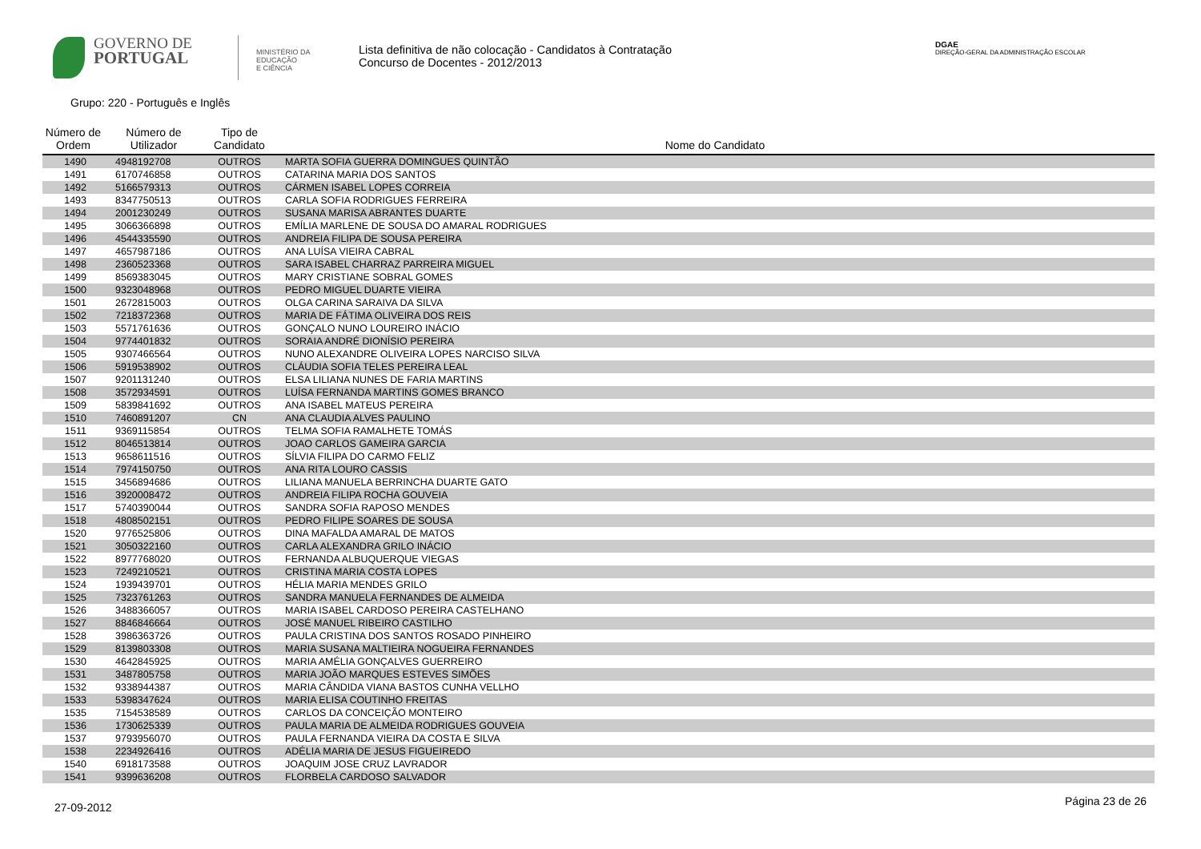GOVERNO DE
PORTUGAL
MINISTÉRIO DA EDUCAÇÃO
E CIÊNCIA
Lista definitiva de não colocação - Candidatos à Contratação
Concurso de Docentes - 2012/2013
DGAE
DIREÇÃO-GERAL DA ADMINISTRAÇÃO ESCOLAR
Grupo: 220 - Português e Inglês
| Número de Ordem | Número de Utilizador | Tipo de Candidato | Nome do Candidato |
| --- | --- | --- | --- |
| 1490 | 4948192708 | OUTROS | MARTA SOFIA GUERRA DOMINGUES QUINTÃO |
| 1491 | 6170746858 | OUTROS | CATARINA MARIA DOS SANTOS |
| 1492 | 5166579313 | OUTROS | CÁRMEN ISABEL LOPES CORREIA |
| 1493 | 8347750513 | OUTROS | CARLA SOFIA RODRIGUES FERREIRA |
| 1494 | 2001230249 | OUTROS | SUSANA MARISA ABRANTES DUARTE |
| 1495 | 3066366898 | OUTROS | EMÍLIA MARLENE DE SOUSA DO AMARAL RODRIGUES |
| 1496 | 4544335590 | OUTROS | ANDREIA FILIPA DE SOUSA PEREIRA |
| 1497 | 4657987186 | OUTROS | ANA LUÍSA VIEIRA CABRAL |
| 1498 | 2360523368 | OUTROS | SARA ISABEL CHARRAZ PARREIRA MIGUEL |
| 1499 | 8569383045 | OUTROS | MARY CRISTIANE SOBRAL GOMES |
| 1500 | 9323048968 | OUTROS | PEDRO MIGUEL DUARTE VIEIRA |
| 1501 | 2672815003 | OUTROS | OLGA CARINA SARAIVA DA SILVA |
| 1502 | 7218372368 | OUTROS | MARIA DE FÁTIMA OLIVEIRA DOS REIS |
| 1503 | 5571761636 | OUTROS | GONÇALO NUNO LOUREIRO INÁCIO |
| 1504 | 9774401832 | OUTROS | SORAIA ANDRÉ DIONÍSIO PEREIRA |
| 1505 | 9307466564 | OUTROS | NUNO ALEXANDRE OLIVEIRA LOPES NARCISO SILVA |
| 1506 | 5919538902 | OUTROS | CLÁUDIA SOFIA TELES PEREIRA LEAL |
| 1507 | 9201131240 | OUTROS | ELSA LILIANA NUNES DE FARIA MARTINS |
| 1508 | 3572934591 | OUTROS | LUÍSA FERNANDA MARTINS GOMES BRANCO |
| 1509 | 5839841692 | OUTROS | ANA ISABEL MATEUS PEREIRA |
| 1510 | 7460891207 | CN | ANA CLAUDIA ALVES PAULINO |
| 1511 | 9369115854 | OUTROS | TELMA SOFIA RAMALHETE TOMÁS |
| 1512 | 8046513814 | OUTROS | JOAO CARLOS GAMEIRA GARCIA |
| 1513 | 9658611516 | OUTROS | SÍLVIA FILIPA DO CARMO FELIZ |
| 1514 | 7974150750 | OUTROS | ANA RITA LOURO CASSIS |
| 1515 | 3456894686 | OUTROS | LILIANA MANUELA BERRINCHA DUARTE GATO |
| 1516 | 3920008472 | OUTROS | ANDREIA FILIPA ROCHA GOUVEIA |
| 1517 | 5740390044 | OUTROS | SANDRA SOFIA RAPOSO MENDES |
| 1518 | 4808502151 | OUTROS | PEDRO FILIPE SOARES DE SOUSA |
| 1520 | 9776525806 | OUTROS | DINA MAFALDA AMARAL DE MATOS |
| 1521 | 3050322160 | OUTROS | CARLA ALEXANDRA GRILO INÁCIO |
| 1522 | 8977768020 | OUTROS | FERNANDA ALBUQUERQUE VIEGAS |
| 1523 | 7249210521 | OUTROS | CRISTINA MARIA COSTA LOPES |
| 1524 | 1939439701 | OUTROS | HÉLIA MARIA MENDES GRILO |
| 1525 | 7323761263 | OUTROS | SANDRA MANUELA FERNANDES DE ALMEIDA |
| 1526 | 3488366057 | OUTROS | MARIA ISABEL CARDOSO PEREIRA CASTELHANO |
| 1527 | 8846846664 | OUTROS | JOSÉ MANUEL RIBEIRO CASTILHO |
| 1528 | 3986363726 | OUTROS | PAULA CRISTINA DOS SANTOS ROSADO PINHEIRO |
| 1529 | 8139803308 | OUTROS | MARIA SUSANA MALTIEIRA NOGUEIRA FERNANDES |
| 1530 | 4642845925 | OUTROS | MARIA AMÉLIA GONÇALVES GUERREIRO |
| 1531 | 3487805758 | OUTROS | MARIA JOÃO MARQUES ESTEVES SIMÕES |
| 1532 | 9338944387 | OUTROS | MARIA CÂNDIDA VIANA BASTOS CUNHA VELLHO |
| 1533 | 5398347624 | OUTROS | MARIA ELISA COUTINHO FREITAS |
| 1535 | 7154538589 | OUTROS | CARLOS DA CONCEIÇÃO MONTEIRO |
| 1536 | 1730625339 | OUTROS | PAULA MARIA DE ALMEIDA RODRIGUES GOUVEIA |
| 1537 | 9793956070 | OUTROS | PAULA FERNANDA VIEIRA DA COSTA E SILVA |
| 1538 | 2234926416 | OUTROS | ADÉLIA MARIA DE JESUS FIGUEIREDO |
| 1540 | 6918173588 | OUTROS | JOAQUIM JOSE CRUZ LAVRADOR |
| 1541 | 9399636208 | OUTROS | FLORBELA CARDOSO SALVADOR |
27-09-2012 Página 23 de 26